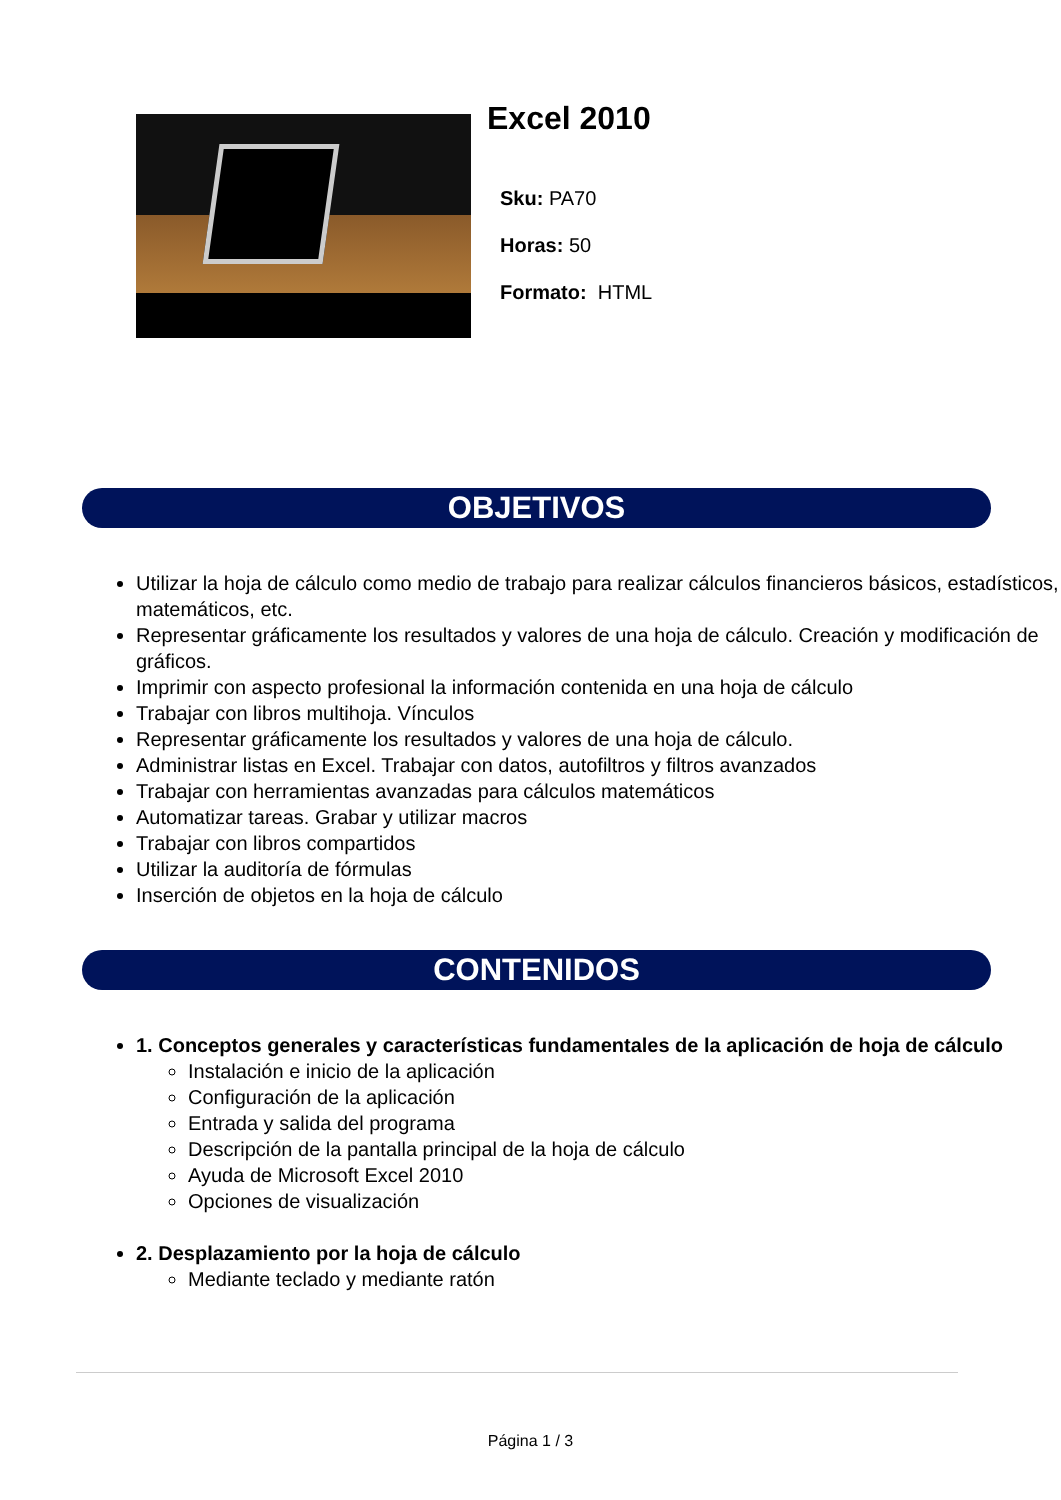Excel 2010
Sku: PA70
Horas: 50
Formato: HTML
OBJETIVOS
Utilizar la hoja de cálculo como medio de trabajo para realizar cálculos financieros básicos, estadísticos, matemáticos, etc.
Representar gráficamente los resultados y valores de una hoja de cálculo. Creación y modificación de gráficos.
Imprimir con aspecto profesional la información contenida en una hoja de cálculo
Trabajar con libros multihoja. Vínculos
Representar gráficamente los resultados y valores de una hoja de cálculo.
Administrar listas en Excel. Trabajar con datos, autofiltros y filtros avanzados
Trabajar con herramientas avanzadas para cálculos matemáticos
Automatizar tareas. Grabar y utilizar macros
Trabajar con libros compartidos
Utilizar la auditoría de fórmulas
Inserción de objetos en la hoja de cálculo
CONTENIDOS
1. Conceptos generales y características fundamentales de la aplicación de hoja de cálculo
Instalación e inicio de la aplicación
Configuración de la aplicación
Entrada y salida del programa
Descripción de la pantalla principal de la hoja de cálculo
Ayuda de Microsoft Excel 2010
Opciones de visualización
2. Desplazamiento por la hoja de cálculo
Mediante teclado y mediante ratón
Página 1 / 3